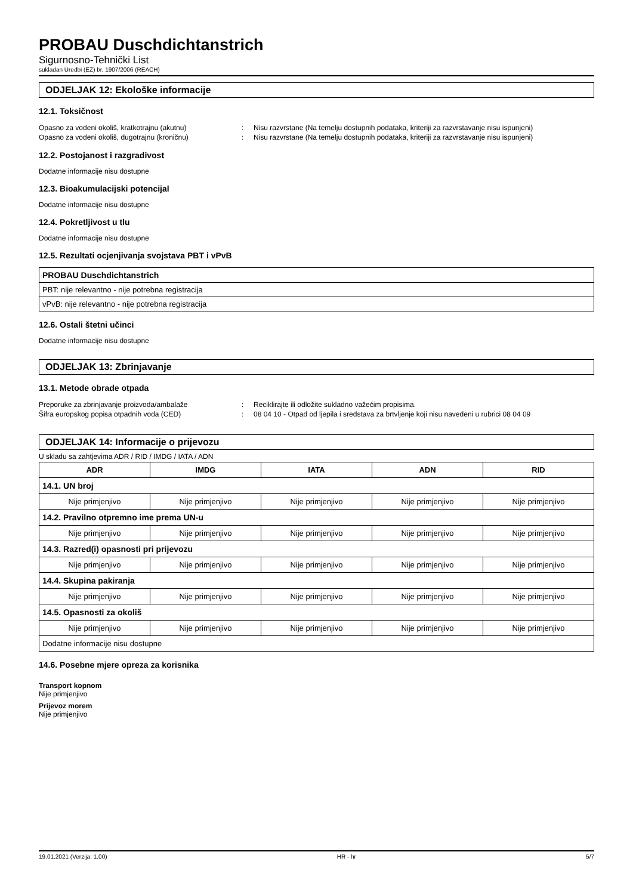PROBAU Duschdichtanstrich
Sigurnosno-Tehnički List
sukladan Uredbi (EZ) br. 1907/2006 (REACH)
ODJELJAK 12: Ekološke informacije
12.1. Toksičnost
Opasno za vodeni okoliš, kratkotrajnu (akutnu): Nisu razvrstane (Na temelju dostupnih podataka, kriteriji za razvrstavanje nisu ispunjeni) Opasno za vodeni okoliš, dugotrajnu (kroničnu): Nisu razvrstane (Na temelju dostupnih podataka, kriteriji za razvrstavanje nisu ispunjeni)
12.2. Postojanost i razgradivost
Dodatne informacije nisu dostupne
12.3. Bioakumulacijski potencijal
Dodatne informacije nisu dostupne
12.4. Pokretljivost u tlu
Dodatne informacije nisu dostupne
12.5. Rezultati ocjenjivanja svojstava PBT i vPvB
| PROBAU Duschdichtanstrich |
| PBT: nije relevantno - nije potrebna registracija |
| vPvB: nije relevantno - nije potrebna registracija |
12.6. Ostali štetni učinci
Dodatne informacije nisu dostupne
ODJELJAK 13: Zbrinjavanje
13.1. Metode obrade otpada
Preporuke za zbrinjavanje proizvoda/ambalaže: Reciklirajte ili odložite sukladno važećim propisima. Šifra europskog popisa otpadnih voda (CED): 08 04 10 - Otpad od ljepila i sredstava za brtvljenje koji nisu navedeni u rubrici 08 04 09
ODJELJAK 14: Informacije o prijevozu
U skladu sa zahtjevima ADR / RID / IMDG / IATA / ADN
| ADR | IMDG | IATA | ADN | RID |
| --- | --- | --- | --- | --- |
| 14.1. UN broj | | | | |
| Nije primjenjivo | Nije primjenjivo | Nije primjenjivo | Nije primjenjivo | Nije primjenjivo |
| 14.2. Pravilno otpremno ime prema UN-u | | | | |
| Nije primjenjivo | Nije primjenjivo | Nije primjenjivo | Nije primjenjivo | Nije primjenjivo |
| 14.3. Razred(i) opasnosti pri prijevozu | | | | |
| Nije primjenjivo | Nije primjenjivo | Nije primjenjivo | Nije primjenjivo | Nije primjenjivo |
| 14.4. Skupina pakiranja | | | | |
| Nije primjenjivo | Nije primjenjivo | Nije primjenjivo | Nije primjenjivo | Nije primjenjivo |
| 14.5. Opasnosti za okoliš | | | | |
| Nije primjenjivo | Nije primjenjivo | Nije primjenjivo | Nije primjenjivo | Nije primjenjivo |
| Dodatne informacije nisu dostupne | | | | |
14.6. Posebne mjere opreza za korisnika
Transport kopnom
Nije primjenjivo
Prijevoz morem
Nije primjenjivo
19.01.2021 (Verzija: 1.00) HR - hr 5/7